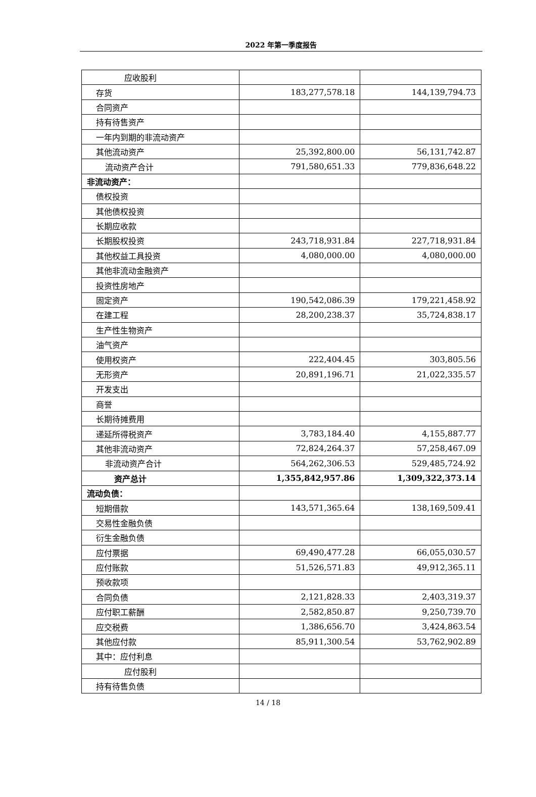2022 年第一季度报告
| 应收股利 | | |
| 存货 | 183,277,578.18 | 144,139,794.73 |
| 合同资产 | | |
| 持有待售资产 | | |
| 一年内到期的非流动资产 | | |
| 其他流动资产 | 25,392,800.00 | 56,131,742.87 |
| 流动资产合计 | 791,580,651.33 | 779,836,648.22 |
| 非流动资产： | | |
| 债权投资 | | |
| 其他债权投资 | | |
| 长期应收款 | | |
| 长期股权投资 | 243,718,931.84 | 227,718,931.84 |
| 其他权益工具投资 | 4,080,000.00 | 4,080,000.00 |
| 其他非流动金融资产 | | |
| 投资性房地产 | | |
| 固定资产 | 190,542,086.39 | 179,221,458.92 |
| 在建工程 | 28,200,238.37 | 35,724,838.17 |
| 生产性生物资产 | | |
| 油气资产 | | |
| 使用权资产 | 222,404.45 | 303,805.56 |
| 无形资产 | 20,891,196.71 | 21,022,335.57 |
| 开发支出 | | |
| 商誉 | | |
| 长期待摊费用 | | |
| 递延所得税资产 | 3,783,184.40 | 4,155,887.77 |
| 其他非流动资产 | 72,824,264.37 | 57,258,467.09 |
| 非流动资产合计 | 564,262,306.53 | 529,485,724.92 |
| 资产总计 | 1,355,842,957.86 | 1,309,322,373.14 |
| 流动负债： | | |
| 短期借款 | 143,571,365.64 | 138,169,509.41 |
| 交易性金融负债 | | |
| 衍生金融负债 | | |
| 应付票据 | 69,490,477.28 | 66,055,030.57 |
| 应付账款 | 51,526,571.83 | 49,912,365.11 |
| 预收款项 | | |
| 合同负债 | 2,121,828.33 | 2,403,319.37 |
| 应付职工薪酬 | 2,582,850.87 | 9,250,739.70 |
| 应交税费 | 1,386,656.70 | 3,424,863.54 |
| 其他应付款 | 85,911,300.54 | 53,762,902.89 |
| 其中：应付利息 | | |
| 应付股利 | | |
| 持有待售负债 | | |
14 / 18